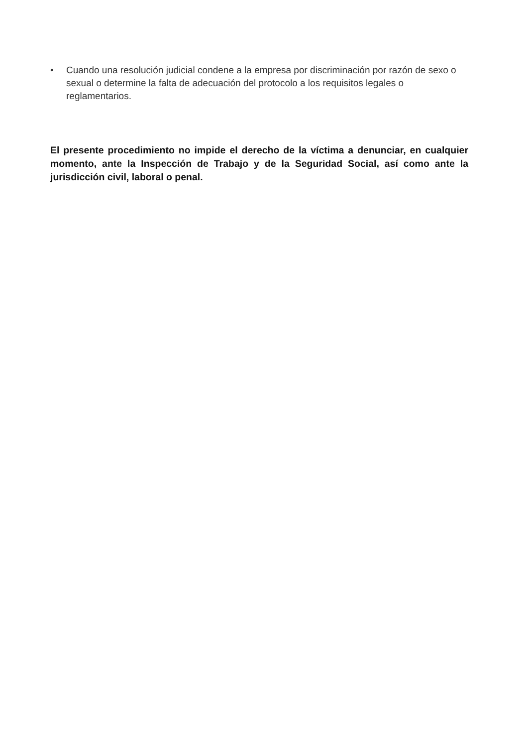• Cuando una resolución judicial condene a la empresa por discriminación por razón de sexo o sexual o determine la falta de adecuación del protocolo a los requisitos legales o reglamentarios.
El presente procedimiento no impide el derecho de la víctima a denunciar, en cualquier momento, ante la Inspección de Trabajo y de la Seguridad Social, así como ante la jurisdicción civil, laboral o penal.